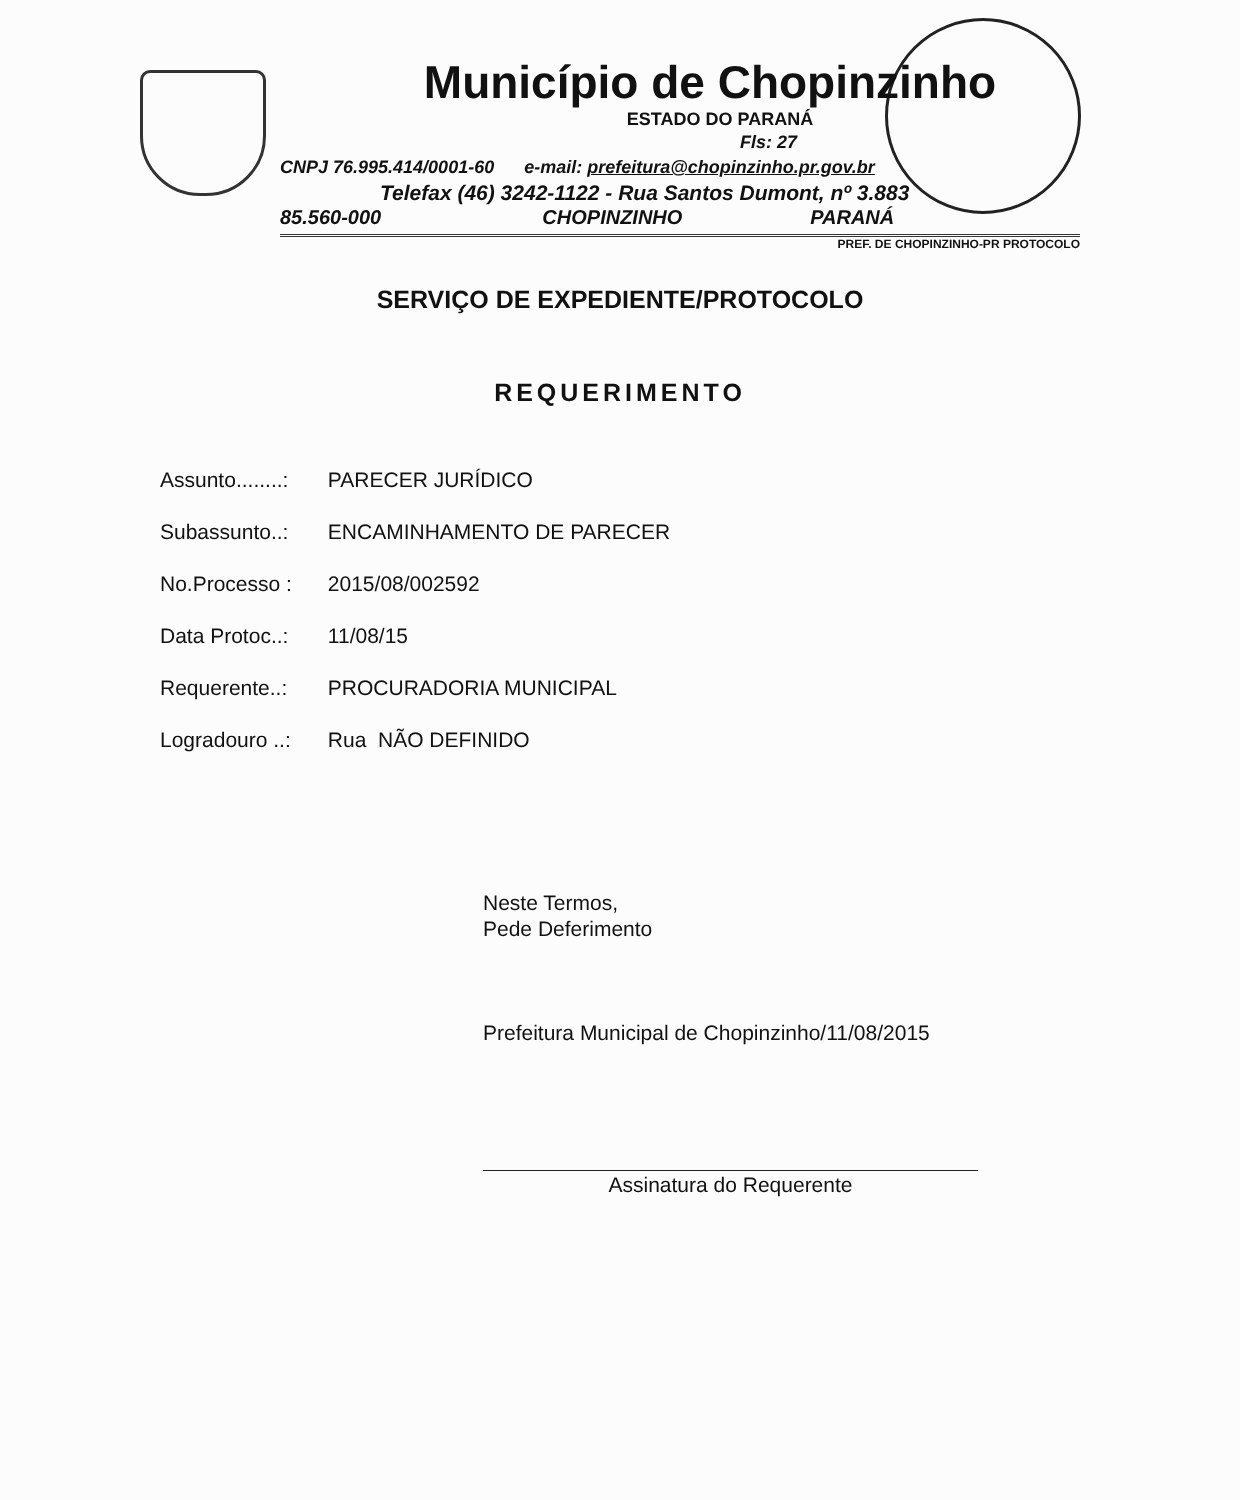Município de Chopinzinho
ESTADO DO PARANÁ
Fls: 27
CNPJ 76.995.414/0001-60 e-mail: prefeitura@chopinzinho.pr.gov.br
Telefax (46) 3242-1122 - Rua Santos Dumont, nº 3.883
85.560-000 CHOPINZINHO PARANÁ
PREF. DE CHOPINZINHO-PR PROTOCOLO
SERVIÇO DE EXPEDIENTE/PROTOCOLO
REQUERIMENTO
Assunto........: PARECER JURÍDICO
Subassunto..: ENCAMINHAMENTO DE PARECER
No.Processo : 2015/08/002592
Data Protoc..: 11/08/15
Requerente..: PROCURADORIA MUNICIPAL
Logradouro ..: Rua NÃO DEFINIDO
Neste Termos,
Pede Deferimento
Prefeitura Municipal de Chopinzinho/11/08/2015
Assinatura do Requerente